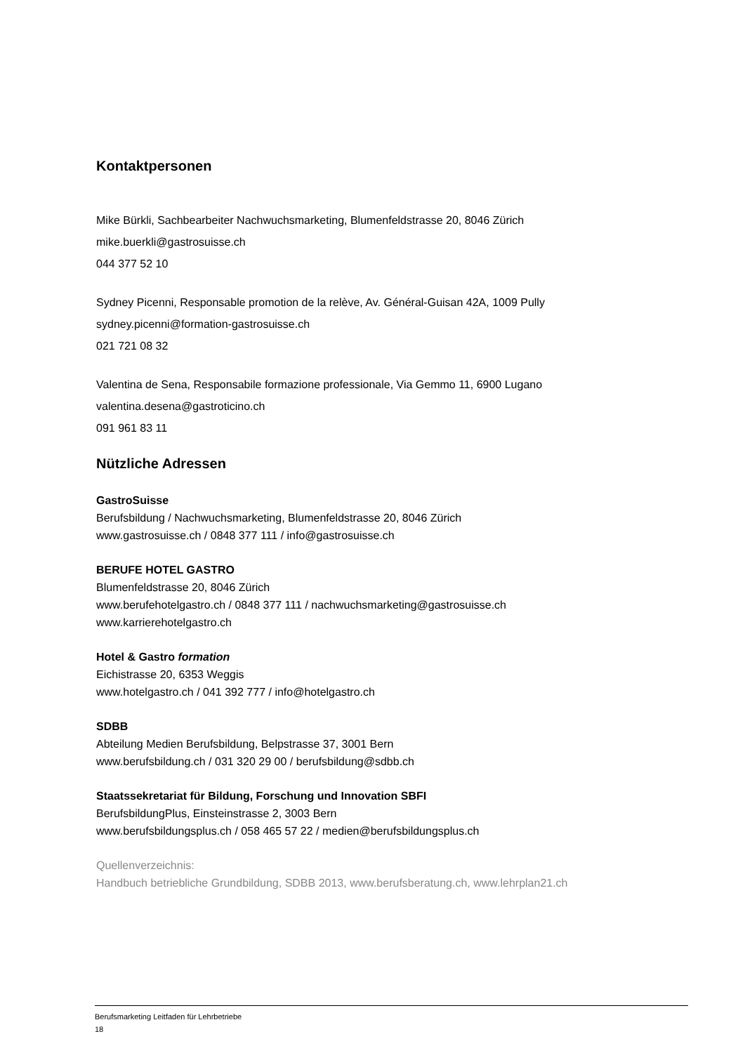Kontaktpersonen
Mike Bürkli, Sachbearbeiter Nachwuchsmarketing, Blumenfeldstrasse 20, 8046 Zürich
mike.buerkli@gastrosuisse.ch
044 377 52 10
Sydney Picenni, Responsable promotion de la relève, Av. Général-Guisan 42A, 1009 Pully
sydney.picenni@formation-gastrosuisse.ch
021 721 08 32
Valentina de Sena, Responsabile formazione professionale, Via Gemmo 11, 6900 Lugano
valentina.desena@gastroticino.ch
091 961 83 11
Nützliche Adressen
GastroSuisse
Berufsbildung / Nachwuchsmarketing, Blumenfeldstrasse 20, 8046 Zürich
www.gastrosuisse.ch / 0848 377 111 / info@gastrosuisse.ch
BERUFE HOTEL GASTRO
Blumenfeldstrasse 20, 8046 Zürich
www.berufehotelgastro.ch / 0848 377 111 / nachwuchsmarketing@gastrosuisse.ch
www.karrierehotelgastro.ch
Hotel & Gastro formation
Eichistrasse 20, 6353 Weggis
www.hotelgastro.ch / 041 392 777 / info@hotelgastro.ch
SDBB
Abteilung Medien Berufsbildung, Belpstrasse 37, 3001 Bern
www.berufsbildung.ch / 031 320 29 00 / berufsbildung@sdbb.ch
Staatssekretariat für Bildung, Forschung und Innovation SBFI
BerufsbildungPlus, Einsteinstrasse 2, 3003 Bern
www.berufsbildungsplus.ch / 058 465 57 22 / medien@berufsbildungsplus.ch
Quellenverzeichnis:
Handbuch betriebliche Grundbildung, SDBB 2013, www.berufsberatung.ch, www.lehrplan21.ch
Berufsmarketing Leitfaden für Lehrbetriebe
18